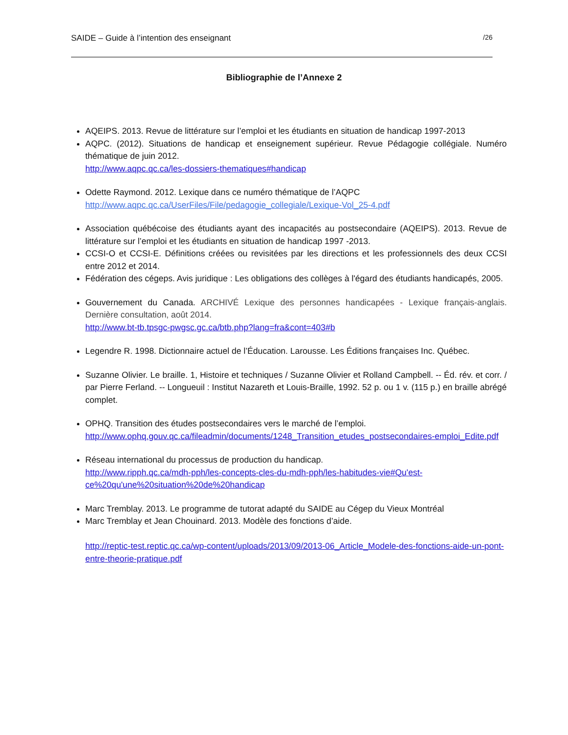SAIDE – Guide à l’intention des enseignant /26
Bibliographie de l’Annexe 2
AQEIPS. 2013. Revue de littérature sur l’emploi et les étudiants en situation de handicap 1997-2013
AQPC. (2012). Situations de handicap et enseignement supérieur. Revue Pédagogie collégiale. Numéro thématique de juin 2012.
http://www.aqpc.qc.ca/les-dossiers-thematiques#handicap
Odette Raymond. 2012. Lexique dans ce numéro thématique de l’AQPC
http://www.aqpc.qc.ca/UserFiles/File/pedagogie_collegiale/Lexique-Vol_25-4.pdf
Association québécoise des étudiants ayant des incapacités au postsecondaire (AQEIPS). 2013. Revue de littérature sur l’emploi et les étudiants en situation de handicap 1997 -2013.
CCSI-O et CCSI-E. Définitions créées ou revisitées par les directions et les professionnels des deux CCSI entre 2012 et 2014.
Fédération des cégeps. Avis juridique : Les obligations des collèges à l'égard des étudiants handicapés, 2005.
Gouvernement du Canada. ARCHIVÉ Lexique des personnes handicapées - Lexique français-anglais. Dernière consultation, août 2014.
http://www.bt-tb.tpsgc-pwgsc.gc.ca/btb.php?lang=fra&cont=403#b
Legendre R. 1998. Dictionnaire actuel de l’Éducation. Larousse. Les Éditions françaises Inc. Québec.
Suzanne Olivier. Le braille. 1, Histoire et techniques / Suzanne Olivier et Rolland Campbell. -- Éd. rév. et corr. / par Pierre Ferland. -- Longueuil : Institut Nazareth et Louis-Braille, 1992. 52 p. ou 1 v. (115 p.) en braille abrégé complet.
OPHQ. Transition des études postsecondaires vers le marché de l’emploi.
http://www.ophq.gouv.qc.ca/fileadmin/documents/1248_Transition_etudes_postsecondaires-emploi_Edite.pdf
Réseau international du processus de production du handicap.
http://www.ripph.qc.ca/mdh-pph/les-concepts-cles-du-mdh-pph/les-habitudes-vie#Qu'est-ce%20qu'une%20situation%20de%20handicap
Marc Tremblay. 2013. Le programme de tutorat adapté du SAIDE au Cégep du Vieux Montréal
Marc Tremblay et Jean Chouinard. 2013. Modèle des fonctions d’aide.
http://reptic-test.reptic.qc.ca/wp-content/uploads/2013/09/2013-06_Article_Modele-des-fonctions-aide-un-pont-entre-theorie-pratique.pdf